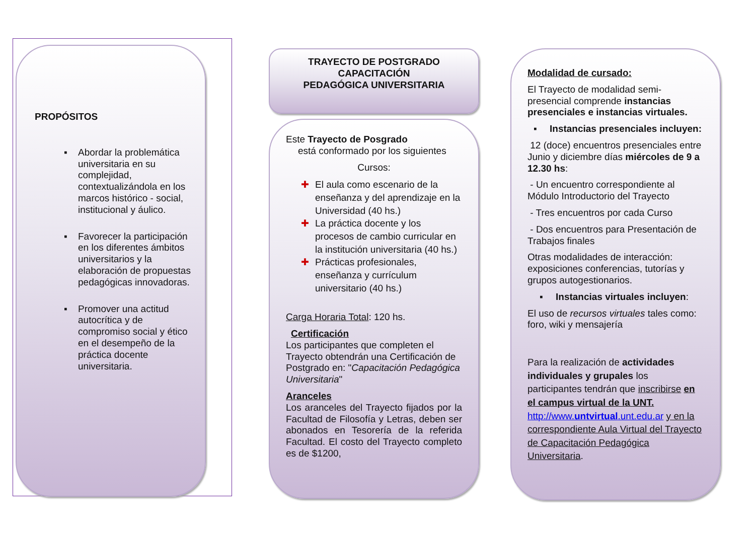PROPÓSITOS
▪ Abordar la problemática universitaria en su complejidad, contextualizándola en los marcos histórico - social, institucional y áulico.
▪ Favorecer la participación en los diferentes ámbitos universitarios y la elaboración de propuestas pedagógicas innovadoras.
▪ Promover una actitud autocrítica y de compromiso social y ético en el desempeño de la práctica docente universitaria.
TRAYECTO DE POSTGRADO CAPACITACIÓN
PEDAGÓGICA UNIVERSITARIA
Este Trayecto de Posgrado
está conformado por los siguientes
Cursos:
✚ El aula como escenario de la enseñanza y del aprendizaje en la Universidad (40 hs.)
✚ La práctica docente y los procesos de cambio curricular en la institución universitaria (40 hs.)
✚ Prácticas profesionales, enseñanza y currículum universitario (40 hs.)
Carga Horaria Total: 120 hs.
Certificación
Los participantes que completen el Trayecto obtendrán una Certificación de Postgrado en: "Capacitación Pedagógica Universitaria"
Aranceles
Los aranceles del Trayecto fijados por la Facultad de Filosofía y Letras, deben ser abonados en Tesorería de la referida Facultad. El costo del Trayecto completo es de $1200,
Modalidad de cursado:
El Trayecto de modalidad semi-presencial comprende instancias presenciales e instancias virtuales.
▪ Instancias presenciales incluyen:
12 (doce) encuentros presenciales entre Junio y diciembre días miércoles de 9 a 12.30 hs:
- Un encuentro correspondiente al Módulo Introductorio del Trayecto
- Tres encuentros por cada Curso
- Dos encuentros para Presentación de Trabajos finales
Otras modalidades de interacción: exposiciones conferencias, tutorías y grupos autogestionarios.
▪ Instancias virtuales incluyen:
El uso de recursos virtuales tales como: foro, wiki y mensajería
Para la realización de actividades individuales y grupales los participantes tendrán que inscribirse en el campus virtual de la UNT. http://www.untvirtual.unt.edu.ar y en la correspondiente Aula Virtual del Trayecto de Capacitación Pedagógica Universitaria.